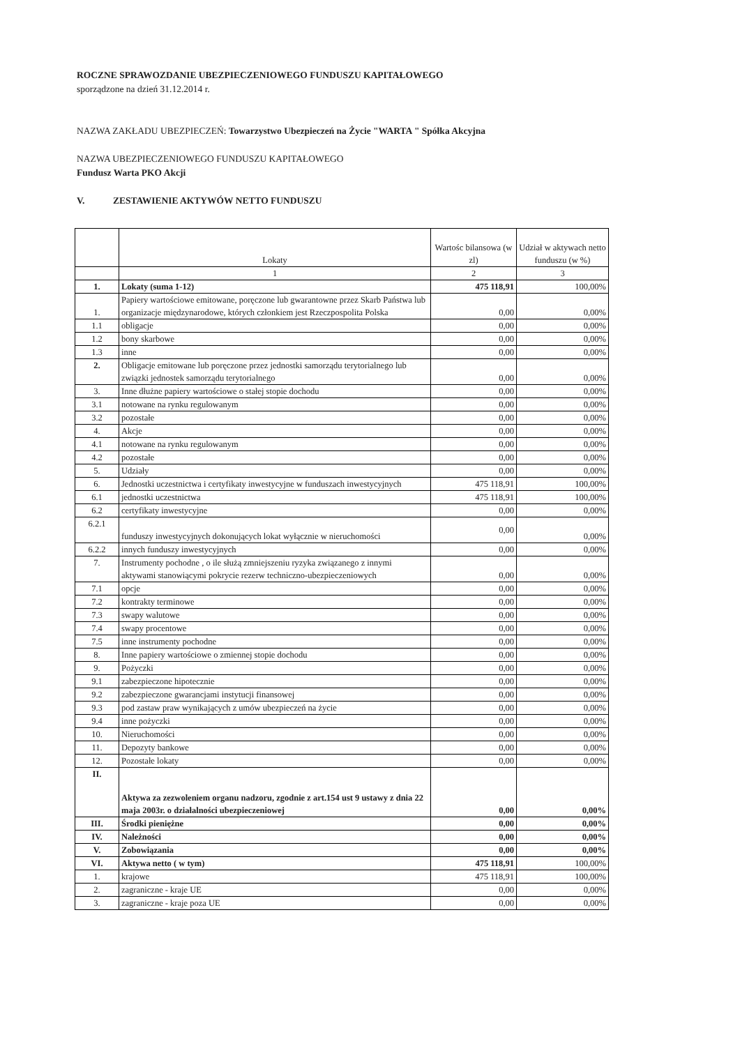ROCZNE SPRAWOZDANIE UBEZPIECZENIOWEGO FUNDUSZU KAPITAŁOWEGO
sporządzone na dzień 31.12.2014 r.
NAZWA ZAKŁADU UBEZPIECZEŃ: Towarzystwo Ubezpieczeń na Życie "WARTA " Spółka Akcyjna
NAZWA UBEZPIECZENIOWEGO FUNDUSZU KAPITAŁOWEGO
Fundusz Warta PKO Akcji
V. ZESTAWIENIE AKTYWÓW NETTO FUNDUSZU
| | Lokaty | Wartośc bilansowa (w zl) | Udział w aktywach netto funduszu (w %) |
| --- | --- | --- | --- |
| | 1 | 2 | 3 |
| 1. | Lokaty (suma 1-12) | 475 118,91 | 100,00% |
| 1. | Papiery wartościowe emitowane, poręczone lub gwarantowne przez Skarb Państwa lub organizacje międzynarodowe, których członkiem jest Rzeczpospolita Polska | 0,00 | 0,00% |
| 1.1 | obligacje | 0,00 | 0,00% |
| 1.2 | bony skarbowe | 0,00 | 0,00% |
| 1.3 | inne | 0,00 | 0,00% |
| 2. | Obligacje emitowane lub poręczone przez jednostki samorządu terytorialnego lub związki jednostek samorządu terytorialnego | 0,00 | 0,00% |
| 3. | Inne dłużne papiery wartościowe o stałej stopie dochodu | 0,00 | 0,00% |
| 3.1 | notowane na rynku regulowanym | 0,00 | 0,00% |
| 3.2 | pozostałe | 0,00 | 0,00% |
| 4. | Akcje | 0,00 | 0,00% |
| 4.1 | notowane na rynku regulowanym | 0,00 | 0,00% |
| 4.2 | pozostałe | 0,00 | 0,00% |
| 5. | Udziały | 0,00 | 0,00% |
| 6. | Jednostki uczestnictwa i certyfikaty inwestycyjne w funduszach inwestycyjnych | 475 118,91 | 100,00% |
| 6.1 | jednostki uczestnictwa | 475 118,91 | 100,00% |
| 6.2 | certyfikaty inwestycyjne | 0,00 | 0,00% |
| 6.2.1 | funduszy inwestycyjnych dokonujących lokat wyłącznie w nieruchomości | 0,00 | 0,00% |
| 6.2.2 | innych funduszy inwestycyjnych | 0,00 | 0,00% |
| 7. | Instrumenty pochodne , o ile służą zmniejszeniu ryzyka związanego z innymi aktywami stanowiącymi pokrycie rezerw techniczno-ubezpieczeniowych | 0,00 | 0,00% |
| 7.1 | opcje | 0,00 | 0,00% |
| 7.2 | kontrakty terminowe | 0,00 | 0,00% |
| 7.3 | swapy walutowe | 0,00 | 0,00% |
| 7.4 | swapy procentowe | 0,00 | 0,00% |
| 7.5 | inne instrumenty pochodne | 0,00 | 0,00% |
| 8. | Inne papiery wartościowe o zmiennej stopie dochodu | 0,00 | 0,00% |
| 9. | Pożyczki | 0,00 | 0,00% |
| 9.1 | zabezpieczone hipotecznie | 0,00 | 0,00% |
| 9.2 | zabezpieczone gwarancjami instytucji finansowej | 0,00 | 0,00% |
| 9.3 | pod zastaw praw wynikających z umów ubezpieczeń na życie | 0,00 | 0,00% |
| 9.4 | inne pożyczki | 0,00 | 0,00% |
| 10. | Nieruchomości | 0,00 | 0,00% |
| 11. | Depozyty bankowe | 0,00 | 0,00% |
| 12. | Pozostałe lokaty | 0,00 | 0,00% |
| II. | Aktywa za zezwoleniem organu nadzoru, zgodnie z art.154 ust 9 ustawy z dnia 22 maja 2003r. o działalności ubezpieczeniowej | 0,00 | 0,00% |
| III. | Środki pieniężne | 0,00 | 0,00% |
| IV. | Należności | 0,00 | 0,00% |
| V. | Zobowiązania | 0,00 | 0,00% |
| VI. | Aktywa netto ( w tym) | 475 118,91 | 100,00% |
| 1. | krajowe | 475 118,91 | 100,00% |
| 2. | zagraniczne - kraje UE | 0,00 | 0,00% |
| 3. | zagraniczne - kraje poza UE | 0,00 | 0,00% |